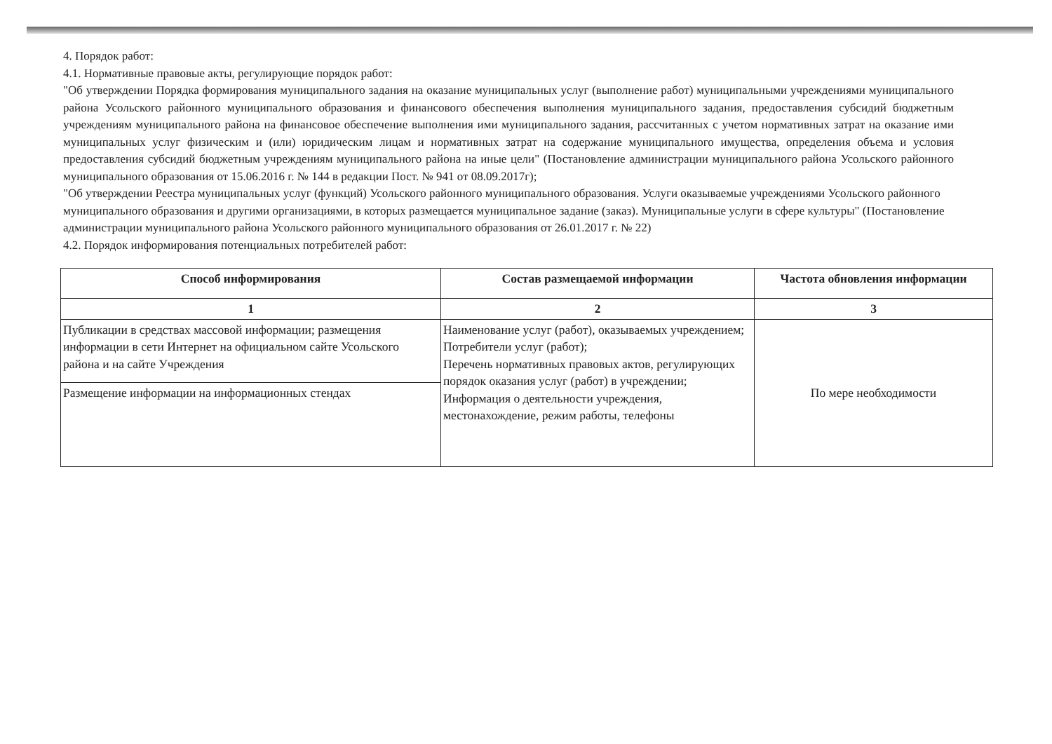4. Порядок работ:
4.1. Нормативные правовые акты, регулирующие порядок работ:
"Об утверждении Порядка формирования муниципального задания на оказание муниципальных услуг (выполнение работ) муниципальными учреждениями муниципального района Усольского районного муниципального образования и финансового обеспечения выполнения муниципального задания, предоставления субсидий бюджетным учреждениям муниципального района на финансовое обеспечение выполнения ими муниципального задания, рассчитанных с учетом нормативных затрат на оказание ими муниципальных услуг физическим и (или) юридическим лицам и нормативных затрат на содержание муниципального имущества, определения объема и условия предоставления субсидий бюджетным учреждениям муниципального района на иные цели" (Постановление администрации муниципального района Усольского районного муниципального образования от 15.06.2016 г. № 144 в редакции Пост. № 941 от 08.09.2017г);
"Об утверждении Реестра муниципальных услуг (функций) Усольского районного муниципального образования. Услуги оказываемые учреждениями Усольского районного муниципального образования и другими организациями, в которых размещается муниципальное задание (заказ). Муниципальные услуги в сфере культуры" (Постановление администрации муниципального района Усольского районного муниципального образования от 26.01.2017 г. № 22)
4.2. Порядок информирования потенциальных потребителей работ:
| Способ информирования | Состав размещаемой информации | Частота обновления информации |
| --- | --- | --- |
| 1 | 2 | 3 |
| Публикации в средствах массовой информации; размещения информации в сети Интернет на официальном сайте Усольского района и на сайте Учреждения | Наименование услуг (работ), оказываемых учреждением; Потребители услуг (работ); Перечень нормативных правовых актов, регулирующих порядок оказания услуг (работ) в учреждении; Информация о деятельности учреждения, местонахождение, режим работы, телефоны | По мере необходимости |
| Размещение информации на информационных стендах | | |